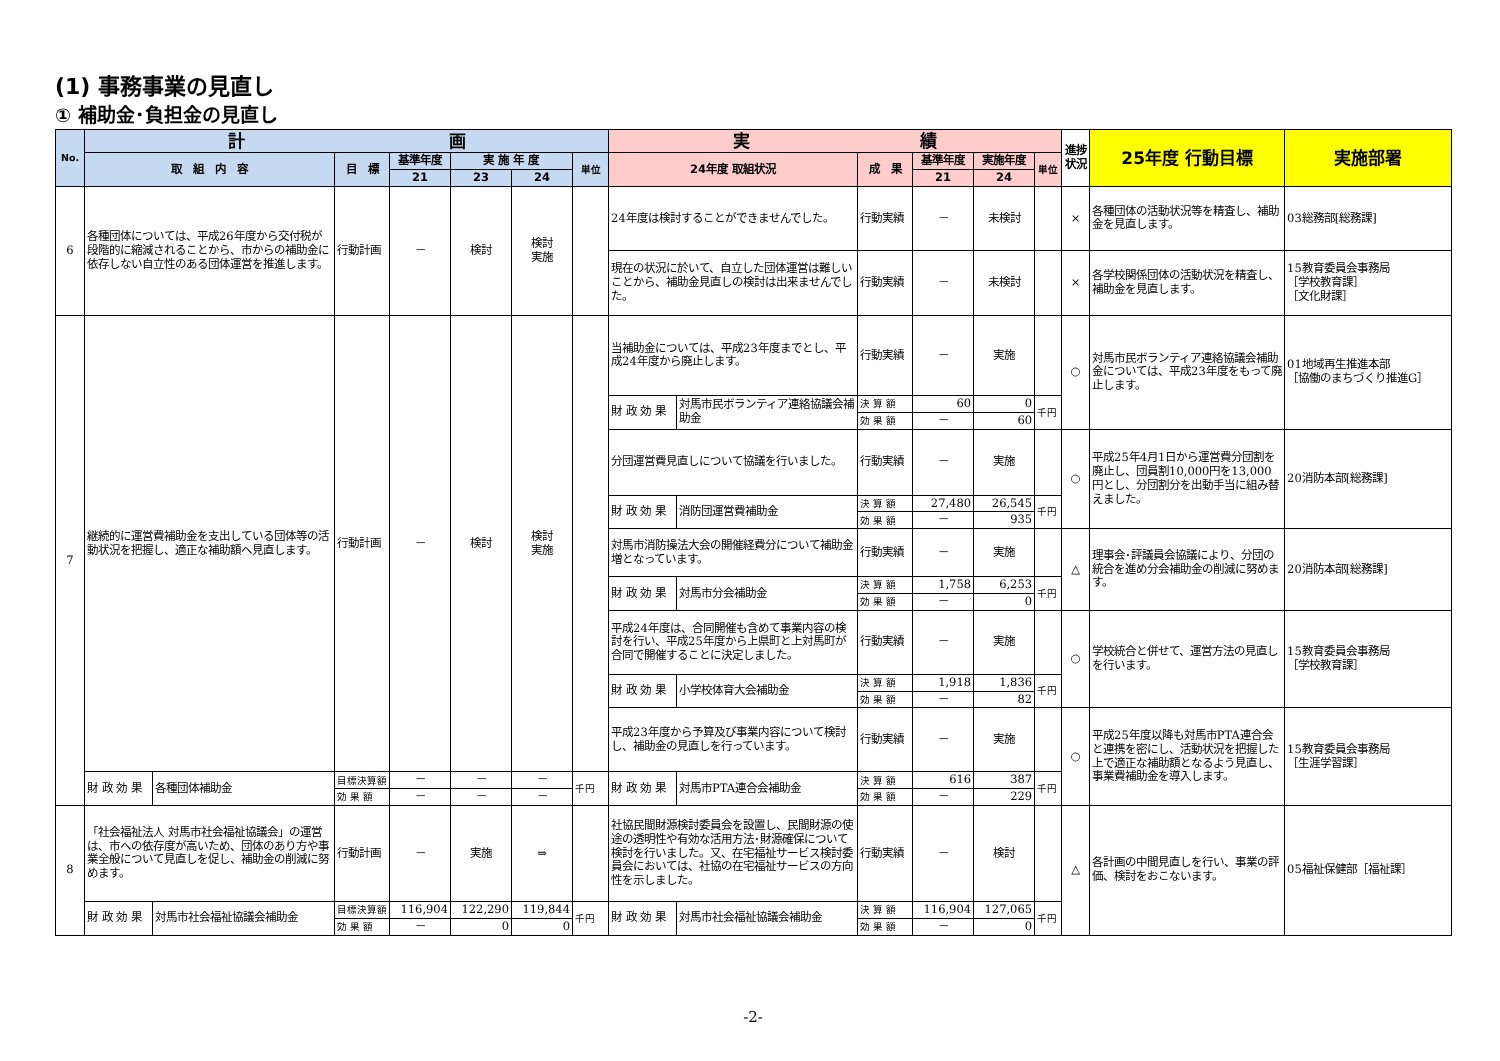(1) 事務事業の見直し
① 補助金･負担金の見直し
| No. | 計 画 | | | | | | | 実 績 | | | | | | 進捗状況 | 25年度 行動目標 | 実施部署 |
| --- | --- | --- | --- | --- | --- | --- | --- | --- | --- | --- | --- | --- | --- | --- | --- | --- |
| | 取 組 内 容 | | 目 標 | 基準年度 | 実 施 年 度 | | 単位 | 24年度 取組状況 | | 成 果 | 基準年度 | 実施年度 | 単位 | | | |
| | | | | 21 | 23 | 24 | | | | | 21 | 24 | | | | |
| 6 | 各種団体については、平成26年度から交付税が段階的に縮減されることから、市からの補助金に依存しない自立性のある団体運営を推進します。 | | 行動計画 | － | 検討 | 検討 実施 | | 24年度は検討することができませんでした。 | | 行動実績 | － | 未検討 | | × | 各種団体の活動状況等を精査し、補助金を見直します。 | 03総務部[総務課] |
| | | | | | | | | 現在の状況に於いて、自立した団体運営は難しいことから、補助金見直しの検討は出来ませんでした。 | | 行動実績 | － | 未検討 | | × | 各学校関係団体の活動状況を精査し、補助金を見直します。 | 15教育委員会事務局 ［学校教育課］ ［文化財課］ |
| 7 | 継続的に運営費補助金を支出している団体等の活動状況を把握し、適正な補助額へ見直します。 | | 行動計画 | － | 検討 | 検討 実施 | | 当補助金については、平成23年度までとし、平成24年度から廃止します。 | | 行動実績 | － | 実施 | | ○ | 対馬市民ボランティア連絡協議会補助金については、平成23年度をもって廃止します。 | 01地域再生推進本部 ［協働のまちづくり推進G］ |
| | | | | | | | | 財 政 効 果 | 対馬市民ボランティア連絡協議会補助金 | 決 算 額 | 60 | 0 | 千円 | | | |
| | | | | | | | | | | 効 果 額 | － | 60 | | | | |
| | | | | | | | | 分団運営費見直しについて協議を行いました。 | | 行動実績 | － | 実施 | | ○ | 平成25年4月1日から運営費分団割を廃止し、団員割10,000円を13,000円とし、分団割分を出動手当に組み替えました。 | 20消防本部[総務課] |
| | | | | | | | | 財 政 効 果 | 消防団運営費補助金 | 決 算 額 | 27,480 | 26,545 | 千円 | | | |
| | | | | | | | | | | 効 果 額 | － | 935 | | | | |
| | | | | | | | | 対馬市消防操法大会の開催経費分について補助金増となっています。 | | 行動実績 | － | 実施 | | △ | 理事会･評議員会協議により、分団の統合を進め分会補助金の削減に努めます。 | 20消防本部[総務課] |
| | | | | | | | | 財 政 効 果 | 対馬市分会補助金 | 決 算 額 | 1,758 | 6,253 | 千円 | | | |
| | | | | | | | | | | 効 果 額 | － | 0 | | | | |
| | | | | | | | | 平成24年度は、合同開催も含めて事業内容の検討を行い、平成25年度から上県町と上対馬町が合同で開催することに決定しました。 | | 行動実績 | － | 実施 | | ○ | 学校統合と併せて、運営方法の見直しを行います。 | 15教育委員会事務局 ［学校教育課］ |
| | | | | | | | | 財 政 効 果 | 小学校体育大会補助金 | 決 算 額 | 1,918 | 1,836 | 千円 | | | |
| | | | | | | | | | | 効 果 額 | － | 82 | | | | |
| | | | | | | | | 平成23年度から予算及び事業内容について検討し、補助金の見直しを行っています。 | | 行動実績 | － | 実施 | | ○ | 平成25年度以降も対馬市PTA連合会と連携を密にし、活動状況を把握した上で適正な補助額となるよう見直し、事業費補助金を導入します。 | 15教育委員会事務局 ［生涯学習課］ |
| | 財 政 効 果 | 各種団体補助金 | 目標決算額 | － | － | － | 千円 | 財 政 効 果 | 対馬市PTA連合会補助金 | 決 算 額 | 616 | 387 | 千円 | | | |
| | | | 効 果 額 | － | － | － | | | | 効 果 額 | － | 229 | | | | |
| 8 | 「社会福祉法人 対馬市社会福祉協議会」の運営は、市への依存度が高いため、団体のあり方や事業全般について見直しを促し、補助金の削減に努めます。 | | 行動計画 | － | 実施 | ⇒ | | 社協民間財源検討委員会を設置し、民間財源の使途の透明性や有効な活用方法･財源確保について検討を行いました。又、在宅福祉サービス検討委員会においては、社協の在宅福祉サービスの方向性を示しました。 | | 行動実績 | － | 検討 | | △ | 各計画の中間見直しを行い、事業の評価、検討をおこないます。 | 05福祉保健部［福祉課］ |
| | 財 政 効 果 | 対馬市社会福祉協議会補助金 | 目標決算額 | 116,904 | 122,290 | 119,844 | 千円 | 財 政 効 果 | 対馬市社会福祉協議会補助金 | 決 算 額 | 116,904 | 127,065 | 千円 | | | |
| | | | 効 果 額 | － | 0 | 0 | | | | 効 果 額 | － | 0 | | | | |
-2-